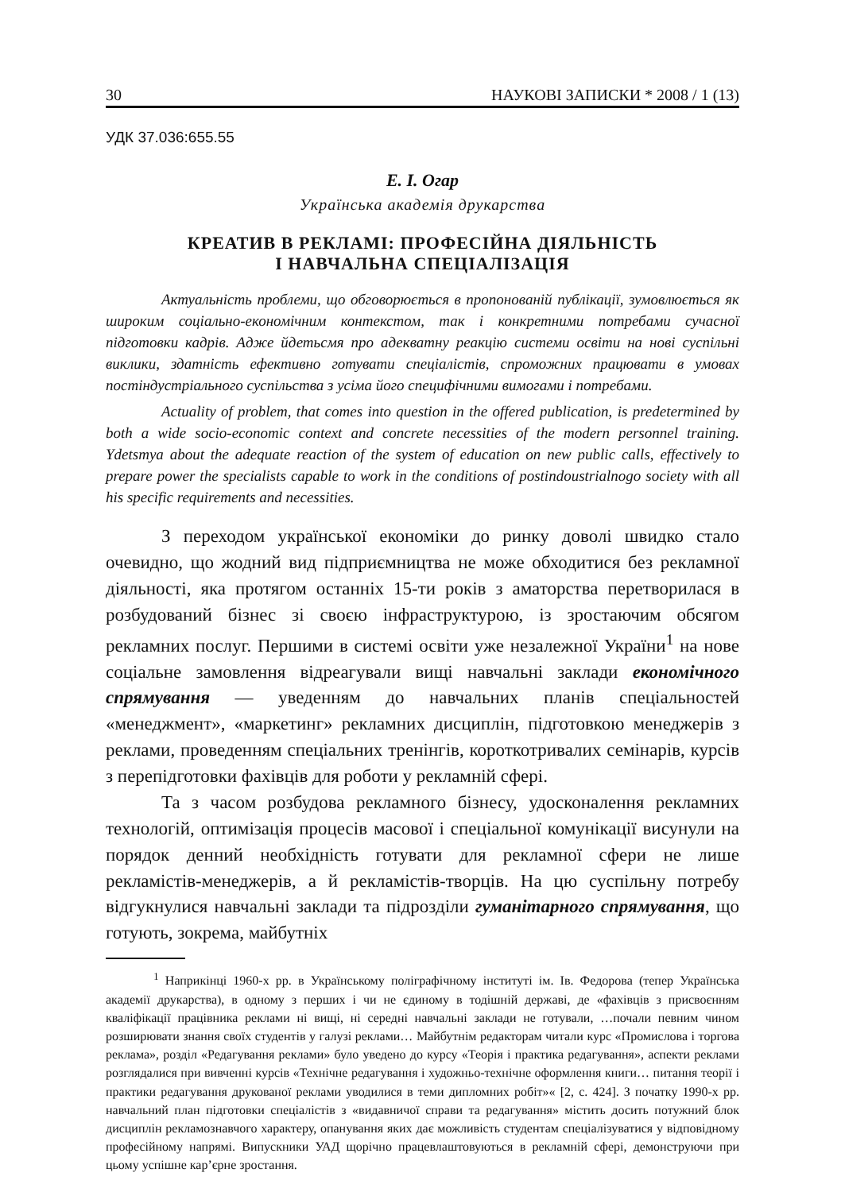30 НАУКОВІ ЗАПИСКИ * 2008 / 1 (13)
УДК 37.036:655.55
Е. І. Огар
Українська академія друкарства
КРЕАТИВ В РЕКЛАМІ: ПРОФЕСІЙНА ДІЯЛЬНІСТЬ
І НАВЧАЛЬНА СПЕЦІАЛІЗАЦІЯ
Актуальність проблеми, що обговорюється в пропонованій публікації, зумовлюється як широким соціально-економічним контекстом, так і конкретними потребами сучасної підготовки кадрів. Адже йдетьсмя про адекватну реакцію системи освіти на нові суспільні виклики, здатність ефективно готувати спеціалістів, спроможних працювати в умовах постіндустріального суспільства з усіма його специфічними вимогами і потребами.
Actuality of problem, that comes into question in the offered publication, is predetermined by both a wide socio-economic context and concrete necessities of the modern personnel training. Ydetsmya about the adequate reaction of the system of education on new public calls, effectively to prepare power the specialists capable to work in the conditions of postindoustrialnogo society with all his specific requirements and necessities.
З переходом української економіки до ринку доволі швидко стало очевидно, що жодний вид підприємництва не може обходитися без рекламної діяльності, яка протягом останніх 15-ти років з аматорства перетворилася в розбудований бізнес зі своєю інфраструктурою, із зростаючим обсягом рекламних послуг. Першими в системі освіти уже незалежної України<sup>1</sup> на нове соціальне замовлення відреагували вищі навчальні заклади економічного спрямування — уведенням до навчальних планів спеціальностей «менеджмент», «маркетинг» рекламних дисциплін, підготовкою менеджерів з реклами, проведенням спеціальних тренінгів, короткотривалих семінарів, курсів з перепідготовки фахівців для роботи у рекламній сфері.
Та з часом розбудова рекламного бізнесу, удосконалення рекламних технологій, оптимізація процесів масової і спеціальної комунікації висунули на порядок денний необхідність готувати для рекламної сфери не лише рекламістів-менеджерів, а й рекламістів-творців. На цю суспільну потребу відгукнулися навчальні заклади та підрозділи гуманітарного спрямування, що готують, зокрема, майбутніх
<sup>1</sup> Наприкінці 1960-х рр. в Українському поліграфічному інституті ім. Ів. Федорова (тепер Українська академії друкарства), в одному з перших і чи не єдиному в тодішній державі, де «фахівців з присвоєнням кваліфікації працівника реклами ні вищі, ні середні навчальні заклади не готували, …почали певним чином розширювати знання своїх студентів у галузі реклами… Майбутнім редакторам читали курс «Промислова і торгова реклама», розділ «Редагування реклами» було уведено до курсу «Теорія і практика редагування», аспекти реклами розглядалися при вивченні курсів «Технічне редагування і художньо-технічне оформлення книги… питання теорії і практики редагування друкованої реклами уводилися в теми дипломних робіт»« [2, с. 424]. З початку 1990-х рр. навчальний план підготовки спеціалістів з «видавничої справи та редагування» містить досить потужний блок дисциплін рекламознавчого характеру, опанування яких дає можливість студентам спеціалізуватися у відповідному професійному напрямі. Випускники УАД щорічно працевлаштовуються в рекламній сфері, демонструючи при цьому успішне кар’єрне зростання.